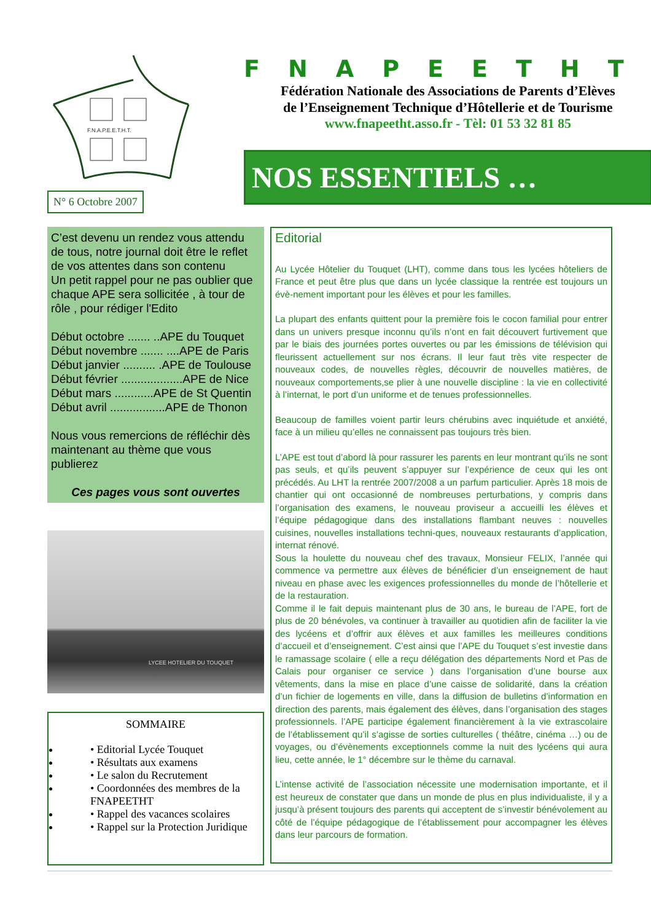F.N.A.P.E.E.T.H.T.
N° 6 Octobre 2007
FNAPEETHT
Fédération Nationale des Associations de Parents d’Elèves
de l’Enseignement Technique d’Hôtellerie et de Tourisme
www.fnapeetht.asso.fr - Tèl: 01 53 32 81 85
NOS ESSENTIELS …
C’est devenu un rendez vous attendu de tous, notre journal doit être le reflet de vos attentes dans son contenu
Un petit rappel pour ne pas oublier que chaque APE sera sollicitée , à tour de rôle , pour rédiger l'Edito
Début octobre ....... ..APE du Touquet
Début novembre ....... ....APE de Paris
Début janvier .......... .APE de Toulouse
Début février ...................APE de Nice
Début mars ............APE de St Quentin
Début avril .................APE de Thonon
Nous vous remercions de réfléchir dès maintenant au thème que vous publierez
Ces pages vous sont ouvertes
LYCEE HOTELIER DU TOUQUET
SOMMAIRE
• Editorial Lycée Touquet
• Résultats aux examens
• Le salon du Recrutement
• Coordonnées des membres de la FNAPEETHT
• Rappel des vacances scolaires
• Rappel sur la Protection Juridique
Editorial
Au Lycée Hôtelier du Touquet (LHT), comme dans tous les lycées hôteliers de France et peut être plus que dans un lycée classique la rentrée est toujours un évè-nement important pour les élèves et pour les familles.
La plupart des enfants quittent pour la première fois le cocon familial pour entrer dans un univers presque inconnu qu’ils n’ont en fait découvert furtivement que par le biais des journées portes ouvertes ou par les émissions de télévision qui fleurissent actuellement sur nos écrans. Il leur faut très vite respecter de nouveaux codes, de nouvelles règles, découvrir de nouvelles matières, de nouveaux comportements,se plier à une nouvelle discipline : la vie en collectivité à l’internat, le port d’un uniforme et de tenues professionnelles.
Beaucoup de familles voient partir leurs chérubins avec inquiétude et anxiété, face à un milieu qu’elles ne connaissent pas toujours très bien.
L’APE est tout d’abord là pour rassurer les parents en leur montrant qu’ils ne sont pas seuls, et qu’ils peuvent s’appuyer sur l’expérience de ceux qui les ont précédés. Au LHT la rentrée 2007/2008 a un parfum particulier. Après 18 mois de chantier qui ont occasionné de nombreuses perturbations, y compris dans l’organisation des examens, le nouveau proviseur a accueilli les élèves et l’équipe pédagogique dans des installations flambant neuves : nouvelles cuisines, nouvelles installations techni-ques, nouveaux restaurants d’application, internat rénové.
Sous la houlette du nouveau chef des travaux, Monsieur FELIX, l’année qui commence va permettre aux élèves de bénéficier d’un enseignement de haut niveau en phase avec les exigences professionnelles du monde de l’hôtellerie et de la restauration.
Comme il le fait depuis maintenant plus de 30 ans, le bureau de l’APE, fort de plus de 20 bénévoles, va continuer à travailler au quotidien afin de faciliter la vie des lycéens et d’offrir aux élèves et aux familles les meilleures conditions d’accueil et d’enseignement. C’est ainsi que l’APE du Touquet s’est investie dans le ramassage scolaire ( elle a reçu délégation des départements Nord et Pas de Calais pour organiser ce service ) dans l’organisation d’une bourse aux vêtements, dans la mise en place d’une caisse de solidarité, dans la création d’un fichier de logements en ville, dans la diffusion de bulletins d’information en direction des parents, mais également des élèves, dans l’organisation des stages professionnels. l’APE participe également financièrement à la vie extrascolaire de l’établissement qu’il s’agisse de sorties culturelles ( théâtre, cinéma …) ou de voyages, ou d’évènements exceptionnels comme la nuit des lycéens qui aura lieu, cette année, le 1° décembre sur le thème du carnaval.
L’intense activité de l’association nécessite une modernisation importante, et il est heureux de constater que dans un monde de plus en plus individualiste, il y a jusqu’à présent toujours des parents qui acceptent de s’investir bénévolement au côté de l’équipe pédagogique de l’établissement pour accompagner les élèves dans leur parcours de formation.